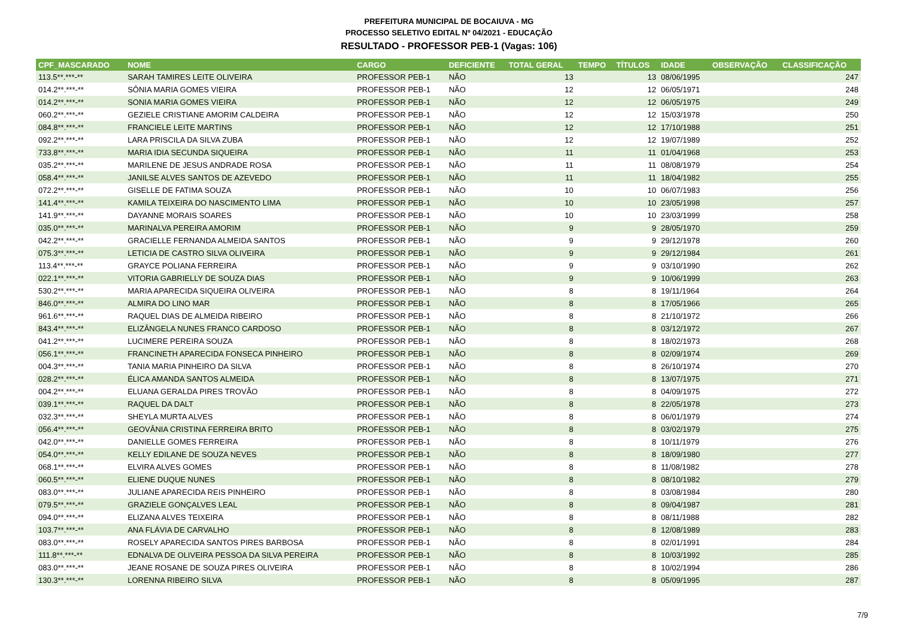PREFEITURA MUNICIPAL DE BOCAIUVA - MG
PROCESSO SELETIVO EDITAL Nº 04/2021 - EDUCAÇÃO
RESULTADO - PROFESSOR PEB-1 (Vagas: 106)
| CPF_MASCARADO | NOME | CARGO | DEFICIENTE | TOTAL GERAL | TEMPO | TÍTULOS | IDADE | OBSERVAÇÃO | CLASSIFICAÇÃO |
| --- | --- | --- | --- | --- | --- | --- | --- | --- | --- |
| 113.5**.***-** | SARAH TAMIRES LEITE OLIVEIRA | PROFESSOR PEB-1 | NÃO | 13 | | 13 | 08/06/1995 | | 247 |
| 014.2**.***-** | SÔNIA MARIA GOMES VIEIRA | PROFESSOR PEB-1 | NÃO | 12 | | 12 | 06/05/1971 | | 248 |
| 014.2**.***-** | SONIA MARIA GOMES VIEIRA | PROFESSOR PEB-1 | NÃO | 12 | | 12 | 06/05/1975 | | 249 |
| 060.2**.***-** | GEZIELE CRISTIANE AMORIM CALDEIRA | PROFESSOR PEB-1 | NÃO | 12 | | 12 | 15/03/1978 | | 250 |
| 084.8**.***-** | FRANCIELE LEITE MARTINS | PROFESSOR PEB-1 | NÃO | 12 | | 12 | 17/10/1988 | | 251 |
| 092.2**.***-** | LARA PRISCILA DA SILVA ZUBA | PROFESSOR PEB-1 | NÃO | 12 | | 12 | 19/07/1989 | | 252 |
| 733.8**.***-** | MARIA IDIA SECUNDA SIQUEIRA | PROFESSOR PEB-1 | NÃO | 11 | | 11 | 01/04/1968 | | 253 |
| 035.2**.***-** | MARILENE DE JESUS ANDRADE ROSA | PROFESSOR PEB-1 | NÃO | 11 | | 11 | 08/08/1979 | | 254 |
| 058.4**.***-** | JANILSE ALVES SANTOS DE AZEVEDO | PROFESSOR PEB-1 | NÃO | 11 | | 11 | 18/04/1982 | | 255 |
| 072.2**.***-** | GISELLE DE FATIMA SOUZA | PROFESSOR PEB-1 | NÃO | 10 | | 10 | 06/07/1983 | | 256 |
| 141.4**.***-** | KAMILA TEIXEIRA DO NASCIMENTO LIMA | PROFESSOR PEB-1 | NÃO | 10 | | 10 | 23/05/1998 | | 257 |
| 141.9**.***-** | DAYANNE MORAIS SOARES | PROFESSOR PEB-1 | NÃO | 10 | | 10 | 23/03/1999 | | 258 |
| 035.0**.***-** | MARINALVA PEREIRA AMORIM | PROFESSOR PEB-1 | NÃO | 9 | | 9 | 28/05/1970 | | 259 |
| 042.2**.***-** | GRACIELLE FERNANDA ALMEIDA SANTOS | PROFESSOR PEB-1 | NÃO | 9 | | 9 | 29/12/1978 | | 260 |
| 075.3**.***-** | LETICIA DE CASTRO SILVA OLIVEIRA | PROFESSOR PEB-1 | NÃO | 9 | | 9 | 29/12/1984 | | 261 |
| 113.4**.***-** | GRAYCE POLIANA FERREIRA | PROFESSOR PEB-1 | NÃO | 9 | | 9 | 03/10/1990 | | 262 |
| 022.1**.***-** | VITORIA GABRIELLY DE SOUZA DIAS | PROFESSOR PEB-1 | NÃO | 9 | | 9 | 10/06/1999 | | 263 |
| 530.2**.***-** | MARIA APARECIDA SIQUEIRA OLIVEIRA | PROFESSOR PEB-1 | NÃO | 8 | | 8 | 19/11/1964 | | 264 |
| 846.0**.***-** | ALMIRA DO LINO MAR | PROFESSOR PEB-1 | NÃO | 8 | | 8 | 17/05/1966 | | 265 |
| 961.6**.***-** | RAQUEL DIAS DE ALMEIDA RIBEIRO | PROFESSOR PEB-1 | NÃO | 8 | | 8 | 21/10/1972 | | 266 |
| 843.4**.***-** | ELIZÂNGELA NUNES FRANCO CARDOSO | PROFESSOR PEB-1 | NÃO | 8 | | 8 | 03/12/1972 | | 267 |
| 041.2**.***-** | LUCIMERE PEREIRA SOUZA | PROFESSOR PEB-1 | NÃO | 8 | | 8 | 18/02/1973 | | 268 |
| 056.1**.***-** | FRANCINETH APARECIDA FONSECA PINHEIRO | PROFESSOR PEB-1 | NÃO | 8 | | 8 | 02/09/1974 | | 269 |
| 004.3**.***-** | TANIA MARIA PINHEIRO DA SILVA | PROFESSOR PEB-1 | NÃO | 8 | | 8 | 26/10/1974 | | 270 |
| 028.2**.***-** | ÉLICA AMANDA SANTOS ALMEIDA | PROFESSOR PEB-1 | NÃO | 8 | | 8 | 13/07/1975 | | 271 |
| 004.2**.***-** | ELUANA GERALDA PIRES TROVÃO | PROFESSOR PEB-1 | NÃO | 8 | | 8 | 04/09/1975 | | 272 |
| 039.1**.***-** | RAQUEL DA DALT | PROFESSOR PEB-1 | NÃO | 8 | | 8 | 22/05/1978 | | 273 |
| 032.3**.***-** | SHEYLA MURTA ALVES | PROFESSOR PEB-1 | NÃO | 8 | | 8 | 06/01/1979 | | 274 |
| 056.4**.***-** | GEOVÂNIA CRISTINA FERREIRA BRITO | PROFESSOR PEB-1 | NÃO | 8 | | 8 | 03/02/1979 | | 275 |
| 042.0**.***-** | DANIELLE GOMES FERREIRA | PROFESSOR PEB-1 | NÃO | 8 | | 8 | 10/11/1979 | | 276 |
| 054.0**.***-** | KELLY EDILANE DE SOUZA NEVES | PROFESSOR PEB-1 | NÃO | 8 | | 8 | 18/09/1980 | | 277 |
| 068.1**.***-** | ELVIRA ALVES GOMES | PROFESSOR PEB-1 | NÃO | 8 | | 8 | 11/08/1982 | | 278 |
| 060.5**.***-** | ELIENE DUQUE NUNES | PROFESSOR PEB-1 | NÃO | 8 | | 8 | 08/10/1982 | | 279 |
| 083.0**.***-** | JULIANE APARECIDA REIS PINHEIRO | PROFESSOR PEB-1 | NÃO | 8 | | 8 | 03/08/1984 | | 280 |
| 079.5**.***-** | GRAZIELE GONÇALVES LEAL | PROFESSOR PEB-1 | NÃO | 8 | | 8 | 09/04/1987 | | 281 |
| 094.0**.***-** | ELIZANA ALVES TEIXEIRA | PROFESSOR PEB-1 | NÃO | 8 | | 8 | 08/11/1988 | | 282 |
| 103.7**.***-** | ANA FLÁVIA DE CARVALHO | PROFESSOR PEB-1 | NÃO | 8 | | 8 | 12/08/1989 | | 283 |
| 083.0**.***-** | ROSELY APARECIDA SANTOS PIRES BARBOSA | PROFESSOR PEB-1 | NÃO | 8 | | 8 | 02/01/1991 | | 284 |
| 111.8**.***-** | EDNALVA DE OLIVEIRA PESSOA DA SILVA PEREIRA | PROFESSOR PEB-1 | NÃO | 8 | | 8 | 10/03/1992 | | 285 |
| 083.0**.***-** | JEANE ROSANE DE SOUZA PIRES OLIVEIRA | PROFESSOR PEB-1 | NÃO | 8 | | 8 | 10/02/1994 | | 286 |
| 130.3**.***-** | LORENNA RIBEIRO SILVA | PROFESSOR PEB-1 | NÃO | 8 | | 8 | 05/09/1995 | | 287 |
7/9